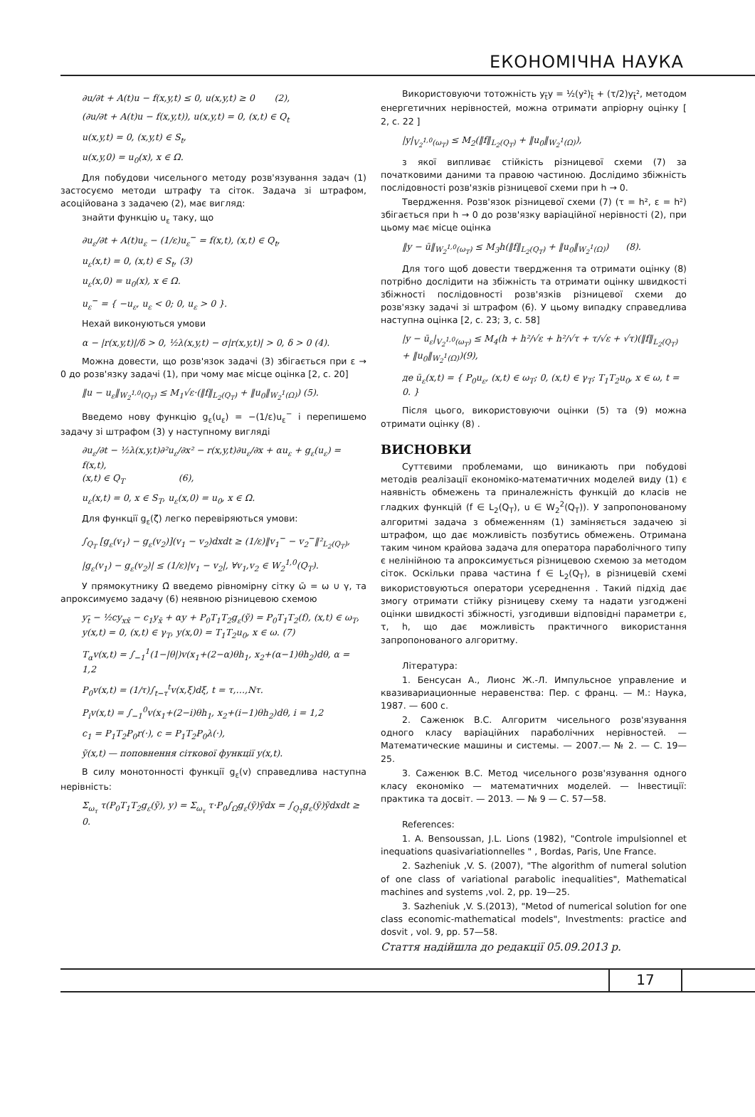ЕКОНОМІЧНА НАУКА
∂u/∂t + A(t)u − f(x,y,t) ≤ 0, u(x,y,t) ≥ 0 (2),
(∂u/∂t + A(t)u − f(x,y,t)), u(x,y,t) = 0, (x,t) ∈ Q<sub>t</sub>
u(x,y,t) = 0, (x,y,t) ∈ S<sub>t</sub>,
u(x,y,0) = u<sub>0</sub>(x), x ∈ Ω.
Для побудови чисельного методу розв'язування задач (1) застосуємо методи штрафу та сіток. Задача зі штрафом, асоційована з задачею (2), має вигляд:
знайти функцію u<sub>ε</sub> таку, що
∂u<sub>ε</sub>/∂t + A(t)u<sub>ε</sub> − (1/ε)u<sub>ε</sub><sup>−</sup> = f(x,t), (x,t) ∈ Q<sub>t</sub>,
u<sub>ε</sub>(x,t) = 0, (x,t) ∈ S<sub>t</sub>, (3)
u<sub>ε</sub>(x,0) = u<sub>0</sub>(x), x ∈ Ω.
u<sub>ε</sub><sup>−</sup> = { −u<sub>ε</sub>, u<sub>ε</sub> < 0; 0, u<sub>ε</sub> > 0 }.
Нехай виконуються умови
α − |r(x,y,t)|/δ > 0, ½λ(x,y,t) − σ|r(x,y,t)| > 0, δ > 0 (4).
Можна довести, що розв'язок задачі (3) збігається при ε → 0 до розв'язку задачі (1), при чому має місце оцінка [2, с. 20]
‖u − u<sub>ε</sub>‖<sub>W<sub>2</sub><sup>1,0</sup>(Q<sub>T</sub>)</sub> ≤ M<sub>1</sub>√ε·(‖f‖<sub>L<sub>2</sub>(Q<sub>T</sub>)</sub> + ‖u<sub>0</sub>‖<sub>W<sub>2</sub><sup>1</sup>(Ω)</sub>) (5).
Введемо нову функцію g<sub>ε</sub>(u<sub>ε</sub>) = −(1/ε)u<sub>ε</sub><sup>−</sup> і перепишемо задачу зі штрафом (3) у наступному вигляді
∂u<sub>ε</sub>/∂t − ½λ(x,y,t)∂²u<sub>ε</sub>/∂x² − r(x,y,t)∂u<sub>ε</sub>/∂x + αu<sub>ε</sub> + g<sub>ε</sub>(u<sub>ε</sub>) = f(x,t),
(x,t) ∈ Q<sub>T</sub> (6),
u<sub>ε</sub>(x,t) = 0, x ∈ S<sub>T</sub>, u<sub>ε</sub>(x,0) = u<sub>0</sub>, x ∈ Ω.
Для функції g<sub>ε</sub>(ζ) легко перевіряються умови:
∫<sub>Q<sub>T</sub></sub> [g<sub>ε</sub>(v<sub>1</sub>) − g<sub>ε</sub>(v<sub>2</sub>)](v<sub>1</sub> − v<sub>2</sub>)dxdt ≥ (1/ε)‖v<sub>1</sub><sup>−</sup> − v<sub>2</sub><sup>−</sup>‖²<sub>L<sub>2</sub>(Q<sub>T</sub>)</sub>,
|g<sub>ε</sub>(v<sub>1</sub>) − g<sub>ε</sub>(v<sub>2</sub>)| ≤ (1/ε)|v<sub>1</sub> − v<sub>2</sub>|, ∀v<sub>1</sub>,v<sub>2</sub> ∈ W<sub>2</sub><sup>1,0</sup>(Q<sub>T</sub>).
У прямокутнику Ω̄ введемо рівномірну сітку ω̄ = ω ∪ γ, та апроксимуємо задачу (6) неявною різницевою схемою
y<sub>t̄</sub> − ½cy<sub>xx̄</sub> − c<sub>1</sub>y<sub>x̄</sub> + αy + P<sub>0</sub>T<sub>1</sub>T<sub>2</sub>g<sub>ε</sub>(ỹ) = P<sub>0</sub>T<sub>1</sub>T<sub>2</sub>(f), (x,t) ∈ ω<sub>T</sub>,
y(x,t) = 0, (x,t) ∈ γ<sub>T</sub>, y(x,0) = T<sub>1</sub>T<sub>2</sub>u<sub>0</sub>, x ∈ ω. (7)
T<sub>α</sub>v(x,t) = ∫<sub>−1</sub><sup>1</sup>(1−|θ|)v(x<sub>1</sub>+(2−α)θh<sub>1</sub>, x<sub>2</sub>+(α−1)θh<sub>2</sub>)dθ, α = 1,2
P<sub>0</sub>v(x,t) = (1/τ)∫<sub>t−τ</sub><sup>t</sup>v(x,ξ)dξ, t = τ,…,Nτ.
P<sub>i</sub>v(x,t) = ∫<sub>−1</sub><sup>0</sup>v(x<sub>1</sub>+(2−i)θh<sub>1</sub>, x<sub>2</sub>+(i−1)θh<sub>2</sub>)dθ, i = 1,2
c<sub>1</sub> = P<sub>1</sub>T<sub>2</sub>P<sub>0</sub>r(·), c = P<sub>1</sub>T<sub>2</sub>P<sub>0</sub>λ(·),
ỹ(x,t) — поповнення сіткової функції y(x,t).
В силу монотонності функції g<sub>ε</sub>(v) справедлива наступна нерівність:
Σ<sub>ω<sub>τ</sub></sub> τ(P<sub>0</sub>T<sub>1</sub>T<sub>2</sub>g<sub>ε</sub>(ỹ), y) = Σ<sub>ω<sub>τ</sub></sub> τ·P<sub>0</sub>∫<sub>Ω</sub>g<sub>ε</sub>(ỹ)ỹdx = ∫<sub>Q<sub>T</sub></sub>g<sub>ε</sub>(ỹ)ỹdxdt ≥ 0.
Використовуючи тотожність y<sub>t̄</sub>y = ½(y²)<sub>t̄</sub> + (τ/2)y<sub>t̄</sub>², методом енергетичних нерівностей, можна отримати апріорну оцінку [ 2, с. 22 ]
|y|<sub>V<sub>2</sub><sup>1,0</sup>(ω<sub>T</sub>)</sub> ≤ M<sub>2</sub>(‖f‖<sub>L<sub>2</sub>(Q<sub>T</sub>)</sub> + ‖u<sub>0</sub>‖<sub>W<sub>2</sub><sup>1</sup>(Ω)</sub>),
з якої випливає стійкість різницевої схеми (7) за початковими даними та правою частиною. Дослідимо збіжність послідовності розв'язків різницевої схеми при h → 0.
Твердження. Розв'язок різницевої схеми (7) (τ = h², ε = h²) збігається при h → 0 до розв'язку варіаційної нерівності (2), при цьому має місце оцінка
‖y − ū‖<sub>W<sub>2</sub><sup>1,0</sup>(ω<sub>T</sub>)</sub> ≤ M<sub>3</sub>h(‖f‖<sub>L<sub>2</sub>(Q<sub>T</sub>)</sub> + ‖u<sub>0</sub>‖<sub>W<sub>2</sub><sup>1</sup>(Ω)</sub>) (8).
Для того щоб довести твердження та отримати оцінку (8) потрібно дослідити на збіжність та отримати оцінку швидкості збіжності послідовності розв'язків різницевої схеми до розв'язку задачі зі штрафом (6). У цьому випадку справедлива наступна оцінка [2, с. 23; 3, с. 58]
|y − ū<sub>ε</sub>|<sub>V<sub>2</sub><sup>1,0</sup>(ω<sub>T</sub>)</sub> ≤ M<sub>4</sub>(h + h²/√ε + h²/√τ + τ/√ε + √τ)(‖f‖<sub>L<sub>2</sub>(Q<sub>T</sub>)</sub> + ‖u<sub>0</sub>‖<sub>W<sub>2</sub><sup>1</sup>(Ω)</sub>)(9),
де ū<sub>ε</sub>(x,t) = { P<sub>0</sub>u<sub>ε</sub>, (x,t) ∈ ω<sub>T</sub>; 0, (x,t) ∈ γ<sub>T</sub>; T<sub>1</sub>T<sub>2</sub>u<sub>0</sub>, x ∈ ω, t = 0. }
Після цього, використовуючи оцінки (5) та (9) можна отримати оцінку (8) .
ВИСНОВКИ
Суттєвими проблемами, що виникають при побудові методів реалізації економіко-математичних моделей виду (1) є наявність обмежень та приналежність функцій до класів не гладких функцій (f ∈ L<sub>2</sub>(Q<sub>T</sub>), u ∈ W<sub>2</sub><sup>2</sup>(Q<sub>T</sub>)). У запропонованому алгоритмі задача з обмеженням (1) заміняється задачею зі штрафом, що дає можливість позбутись обмежень. Отримана таким чином крайова задача для оператора параболічного типу є нелінійною та апроксимується різницевою схемою за методом сіток. Оскільки права частина f ∈ L<sub>2</sub>(Q<sub>T</sub>), в різницевій схемі використовуються оператори усереднення . Такий підхід дає змогу отримати стійку різницеву схему та надати узгоджені оцінки швидкості збіжності, узгодивши відповідні параметри ε, τ, h, що дає можливість практичного використання запропонованого алгоритму.
Література:
1. Бенсусан А., Лионс Ж.-Л. Импульсное управление и квазивариационные неравенства: Пер. с франц. — М.: Наука, 1987. — 600 с.
2. Саженюк В.С. Алгоритм чисельного розв'язування одного класу варіаційних параболічних нерівностей. — Математические машины и системы. — 2007.— № 2. — С. 19—25.
3. Саженюк В.С. Метод чисельного розв'язування одного класу економіко — математичних моделей. — Інвестиції: практика та досвіт. — 2013. — № 9 — С. 57—58.
References:
1. A. Bensoussan, J.L. Lions (1982), "Controle impulsionnel et inequations quasivariationnelles " , Bordas, Paris, Une France.
2. Sazheniuk ,V. S. (2007), "The algorithm of numeral solution of one class of variational parabolic inequalities", Mathematical machines and systems ,vol. 2, pp. 19—25.
3. Sazheniuk ,V. S.(2013), "Metod of numerical solution for one class economic-mathematical models", Investments: practice and dosvit , vol. 9, pp. 57—58.
Стаття надійшла до редакції 05.09.2013 р.
17